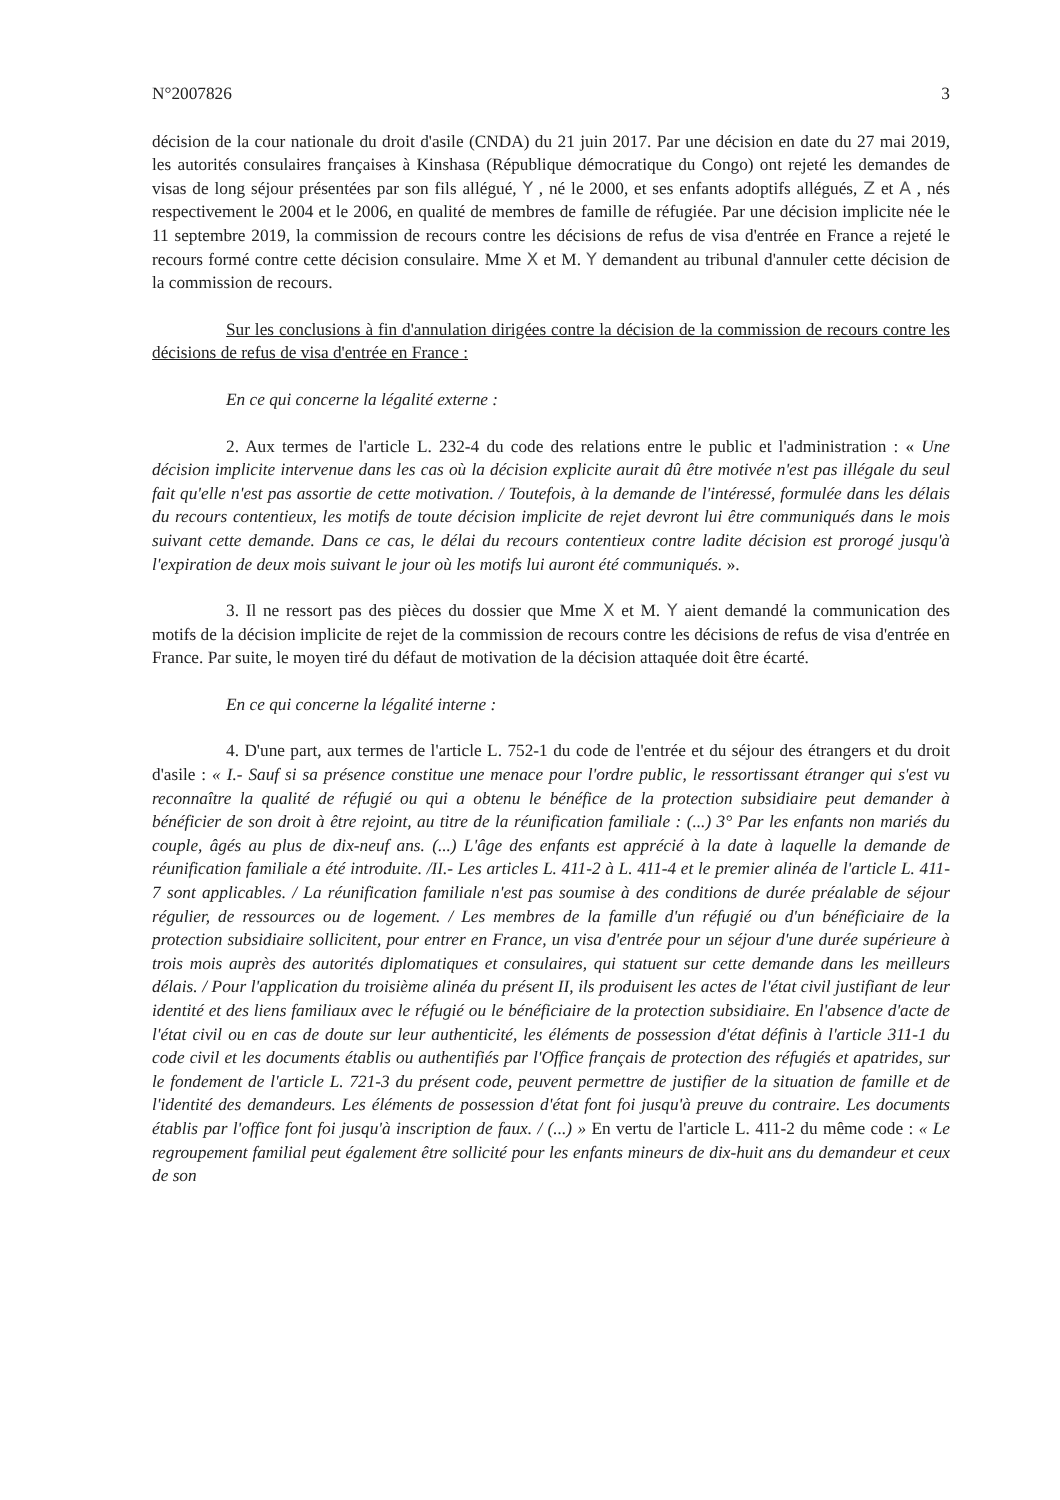N°2007826 3
décision de la cour nationale du droit d'asile (CNDA) du 21 juin 2017. Par une décision en date du 27 mai 2019, les autorités consulaires françaises à Kinshasa (République démocratique du Congo) ont rejeté les demandes de visas de long séjour présentées par son fils allégué, Y , né le 2000, et ses enfants adoptifs allégués, Z et A , nés respectivement le 2004 et le 2006, en qualité de membres de famille de réfugiée. Par une décision implicite née le 11 septembre 2019, la commission de recours contre les décisions de refus de visa d'entrée en France a rejeté le recours formé contre cette décision consulaire. Mme X et M. Y demandent au tribunal d'annuler cette décision de la commission de recours.
Sur les conclusions à fin d'annulation dirigées contre la décision de la commission de recours contre les décisions de refus de visa d'entrée en France :
En ce qui concerne la légalité externe :
2. Aux termes de l'article L. 232-4 du code des relations entre le public et l'administration : « Une décision implicite intervenue dans les cas où la décision explicite aurait dû être motivée n'est pas illégale du seul fait qu'elle n'est pas assortie de cette motivation. / Toutefois, à la demande de l'intéressé, formulée dans les délais du recours contentieux, les motifs de toute décision implicite de rejet devront lui être communiqués dans le mois suivant cette demande. Dans ce cas, le délai du recours contentieux contre ladite décision est prorogé jusqu'à l'expiration de deux mois suivant le jour où les motifs lui auront été communiqués. ».
3. Il ne ressort pas des pièces du dossier que Mme X et M. Y aient demandé la communication des motifs de la décision implicite de rejet de la commission de recours contre les décisions de refus de visa d'entrée en France. Par suite, le moyen tiré du défaut de motivation de la décision attaquée doit être écarté.
En ce qui concerne la légalité interne :
4. D'une part, aux termes de l'article L. 752-1 du code de l'entrée et du séjour des étrangers et du droit d'asile : « I.- Sauf si sa présence constitue une menace pour l'ordre public, le ressortissant étranger qui s'est vu reconnaître la qualité de réfugié ou qui a obtenu le bénéfice de la protection subsidiaire peut demander à bénéficier de son droit à être rejoint, au titre de la réunification familiale : (...) 3° Par les enfants non mariés du couple, âgés au plus de dix-neuf ans. (...) L'âge des enfants est apprécié à la date à laquelle la demande de réunification familiale a été introduite. /II.- Les articles L. 411-2 à L. 411-4 et le premier alinéa de l'article L. 411-7 sont applicables. / La réunification familiale n'est pas soumise à des conditions de durée préalable de séjour régulier, de ressources ou de logement. / Les membres de la famille d'un réfugié ou d'un bénéficiaire de la protection subsidiaire sollicitent, pour entrer en France, un visa d'entrée pour un séjour d'une durée supérieure à trois mois auprès des autorités diplomatiques et consulaires, qui statuent sur cette demande dans les meilleurs délais. / Pour l'application du troisième alinéa du présent II, ils produisent les actes de l'état civil justifiant de leur identité et des liens familiaux avec le réfugié ou le bénéficiaire de la protection subsidiaire. En l'absence d'acte de l'état civil ou en cas de doute sur leur authenticité, les éléments de possession d'état définis à l'article 311-1 du code civil et les documents établis ou authentifiés par l'Office français de protection des réfugiés et apatrides, sur le fondement de l'article L. 721-3 du présent code, peuvent permettre de justifier de la situation de famille et de l'identité des demandeurs. Les éléments de possession d'état font foi jusqu'à preuve du contraire. Les documents établis par l'office font foi jusqu'à inscription de faux. / (...) » En vertu de l'article L. 411-2 du même code : « Le regroupement familial peut également être sollicité pour les enfants mineurs de dix-huit ans du demandeur et ceux de son